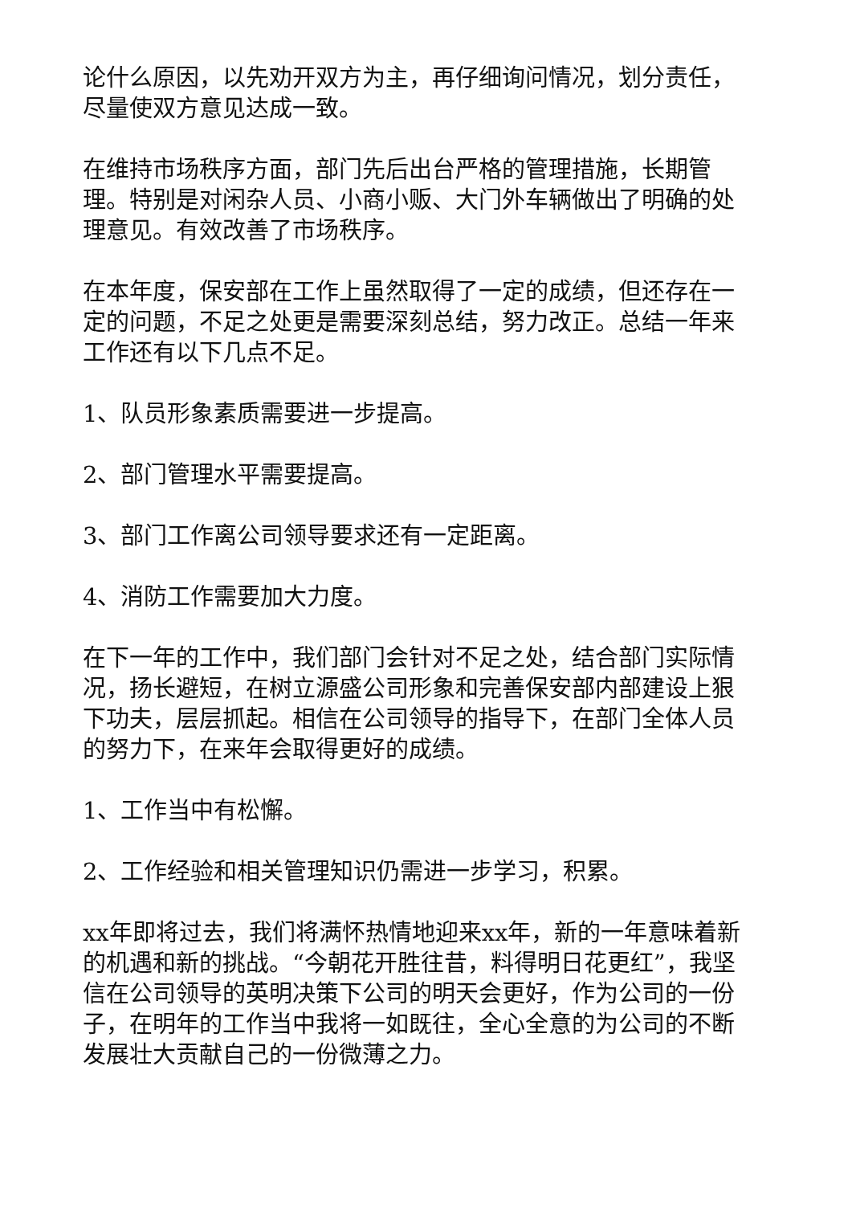论什么原因，以先劝开双方为主，再仔细询问情况，划分责任，尽量使双方意见达成一致。
在维持市场秩序方面，部门先后出台严格的管理措施，长期管理。特别是对闲杂人员、小商小贩、大门外车辆做出了明确的处理意见。有效改善了市场秩序。
在本年度，保安部在工作上虽然取得了一定的成绩，但还存在一定的问题，不足之处更是需要深刻总结，努力改正。总结一年来工作还有以下几点不足。
1、队员形象素质需要进一步提高。
2、部门管理水平需要提高。
3、部门工作离公司领导要求还有一定距离。
4、消防工作需要加大力度。
在下一年的工作中，我们部门会针对不足之处，结合部门实际情况，扬长避短，在树立源盛公司形象和完善保安部内部建设上狠下功夫，层层抓起。相信在公司领导的指导下，在部门全体人员的努力下，在来年会取得更好的成绩。
1、工作当中有松懈。
2、工作经验和相关管理知识仍需进一步学习，积累。
xx年即将过去，我们将满怀热情地迎来xx年，新的一年意味着新的机遇和新的挑战。“今朝花开胜往昔，料得明日花更红”，我坚信在公司领导的英明决策下公司的明天会更好，作为公司的一份子，在明年的工作当中我将一如既往，全心全意的为公司的不断发展壮大贡献自己的一份微薄之力。